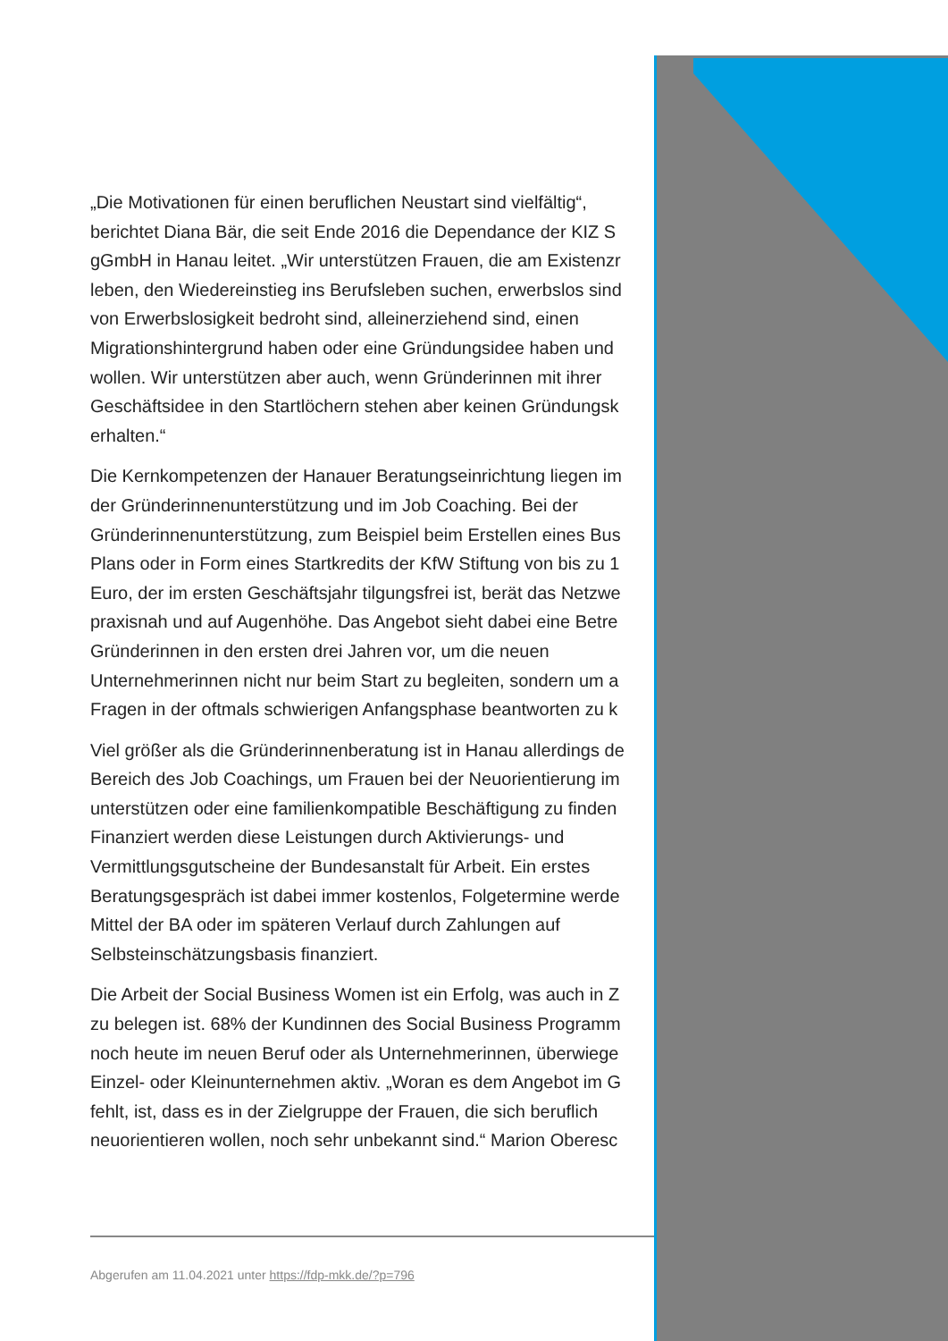„Die Motivationen für einen beruflichen Neustart sind vielfältig“,
berichtet Diana Bär, die seit Ende 2016 die Dependance der KIZ S
gGmbH in Hanau leitet. „Wir unterstützen Frauen, die am Existenzr
leben, den Wiedereinstieg ins Berufsleben suchen, erwerbslos sind
von Erwerbslosigkeit bedroht sind, alleinerziehend sind, einen
Migrationshintergrund haben oder eine Gründungsidee haben und
wollen. Wir unterstützen aber auch, wenn Gründerinnen mit ihrer
Geschäftsidee in den Startlöchern stehen aber keinen Gründungsk
erhalten.“
Die Kernkompetenzen der Hanauer Beratungseinrichtung liegen im
der Gründerinnenunterstützung und im Job Coaching. Bei der
Gründerinnenunterstützung, zum Beispiel beim Erstellen eines Bus
Plans oder in Form eines Startkredits der KfW Stiftung von bis zu 1
Euro, der im ersten Geschäftsjahr tilgungsfrei ist, berät das Netzwe
praxisnah und auf Augenhöhe. Das Angebot sieht dabei eine Betre
Gründerinnen in den ersten drei Jahren vor, um die neuen
Unternehmerinnen nicht nur beim Start zu begleiten, sondern um a
Fragen in der oftmals schwierigen Anfangsphase beantworten zu k
Viel größer als die Gründerinnenberatung ist in Hanau allerdings de
Bereich des Job Coachings, um Frauen bei der Neuorientierung im
unterstützen oder eine familienkompatible Beschäftigung zu finden
Finanziert werden diese Leistungen durch Aktivierungs- und
Vermittlungsgutscheine der Bundesanstalt für Arbeit. Ein erstes
Beratungsgespräch ist dabei immer kostenlos, Folgetermine werde
Mittel der BA oder im späteren Verlauf durch Zahlungen auf
Selbsteinschätzungsbasis finanziert.
Die Arbeit der Social Business Women ist ein Erfolg, was auch in Z
zu belegen ist. 68% der Kundinnen des Social Business Programm
noch heute im neuen Beruf oder als Unternehmerinnen, überwiege
Einzel- oder Kleinunternehmen aktiv. „Woran es dem Angebot im G
fehlt, ist, dass es in der Zielgruppe der Frauen, die sich beruflich
neuorientieren wollen, noch sehr unbekannt sind.“ Marion Oberesc
Abgerufen am 11.04.2021 unter https://fdp-mkk.de/?p=796